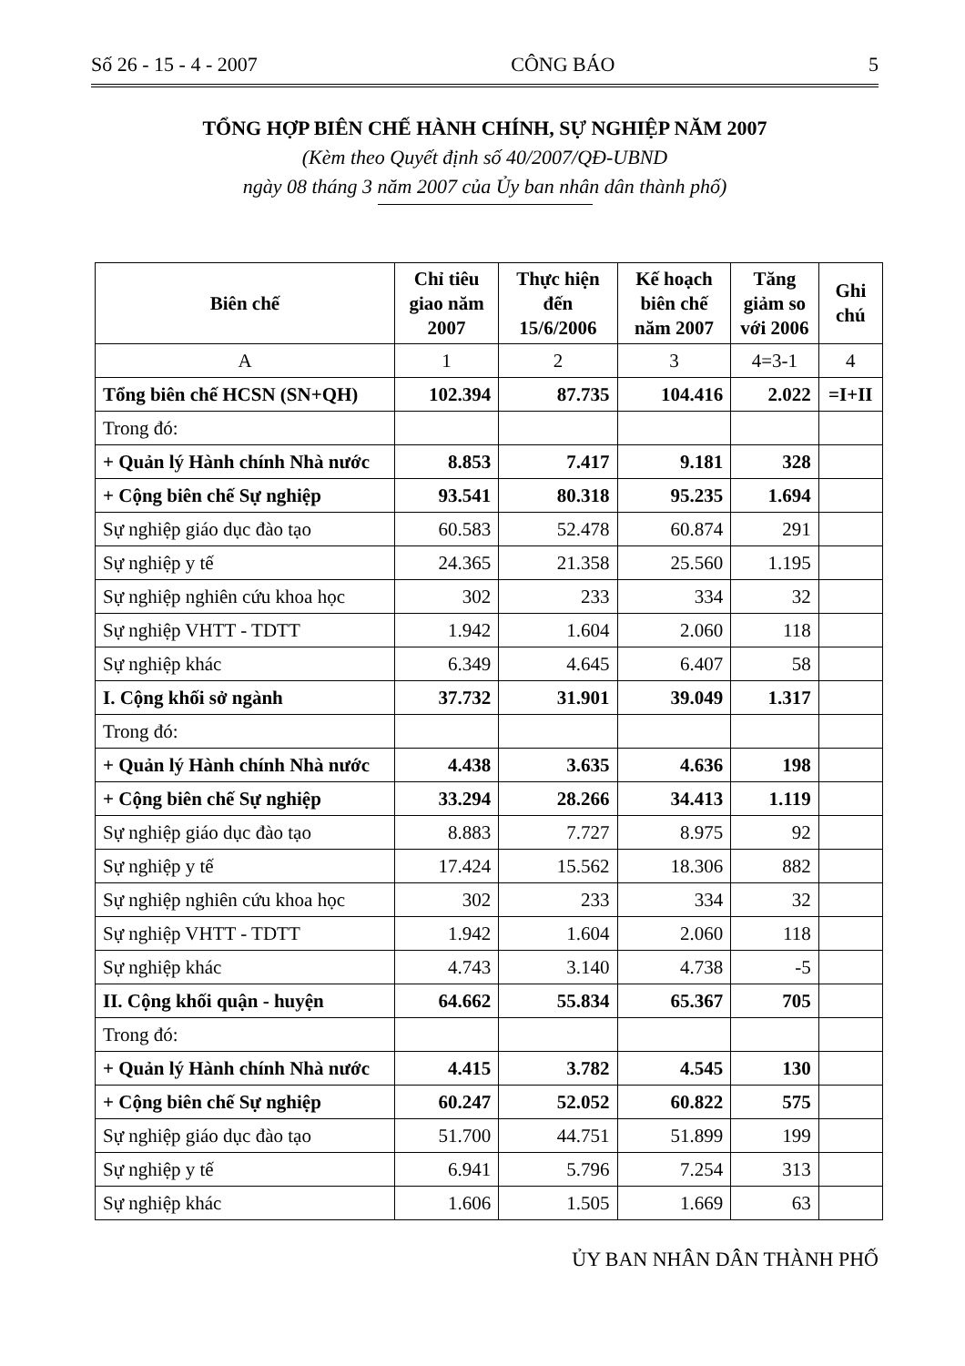Số 26 - 15 - 4 - 2007 CÔNG BÁO 5
TỔNG HỢP BIÊN CHẾ HÀNH CHÍNH, SỰ NGHIỆP NĂM 2007
(Kèm theo Quyết định số 40/2007/QĐ-UBND
ngày 08 tháng 3 năm 2007 của Ủy ban nhân dân thành phố)
| Biên chế | Chỉ tiêu giao năm 2007 | Thực hiện đến 15/6/2006 | Kế hoạch biên chế năm 2007 | Tăng giảm so với 2006 | Ghi chú |
| --- | --- | --- | --- | --- | --- |
| A | 1 | 2 | 3 | 4=3-1 | 4 |
| Tổng biên chế HCSN (SN+QH) | 102.394 | 87.735 | 104.416 | 2.022 | =I+II |
| Trong đó: | | | | | |
| + Quản lý Hành chính Nhà nước | 8.853 | 7.417 | 9.181 | 328 | |
| + Cộng biên chế Sự nghiệp | 93.541 | 80.318 | 95.235 | 1.694 | |
| Sự nghiệp giáo dục đào tạo | 60.583 | 52.478 | 60.874 | 291 | |
| Sự nghiệp y tế | 24.365 | 21.358 | 25.560 | 1.195 | |
| Sự nghiệp nghiên cứu khoa học | 302 | 233 | 334 | 32 | |
| Sự nghiệp VHTT - TDTT | 1.942 | 1.604 | 2.060 | 118 | |
| Sự nghiệp khác | 6.349 | 4.645 | 6.407 | 58 | |
| I. Cộng khối sở ngành | 37.732 | 31.901 | 39.049 | 1.317 | |
| Trong đó: | | | | | |
| + Quản lý Hành chính Nhà nước | 4.438 | 3.635 | 4.636 | 198 | |
| + Cộng biên chế Sự nghiệp | 33.294 | 28.266 | 34.413 | 1.119 | |
| Sự nghiệp giáo dục đào tạo | 8.883 | 7.727 | 8.975 | 92 | |
| Sự nghiệp y tế | 17.424 | 15.562 | 18.306 | 882 | |
| Sự nghiệp nghiên cứu khoa học | 302 | 233 | 334 | 32 | |
| Sự nghiệp VHTT - TDTT | 1.942 | 1.604 | 2.060 | 118 | |
| Sự nghiệp khác | 4.743 | 3.140 | 4.738 | -5 | |
| II. Cộng khối quận - huyện | 64.662 | 55.834 | 65.367 | 705 | |
| Trong đó: | | | | | |
| + Quản lý Hành chính Nhà nước | 4.415 | 3.782 | 4.545 | 130 | |
| + Cộng biên chế Sự nghiệp | 60.247 | 52.052 | 60.822 | 575 | |
| Sự nghiệp giáo dục đào tạo | 51.700 | 44.751 | 51.899 | 199 | |
| Sự nghiệp y tế | 6.941 | 5.796 | 7.254 | 313 | |
| Sự nghiệp khác | 1.606 | 1.505 | 1.669 | 63 | |
ỦY BAN NHÂN DÂN THÀNH PHỐ